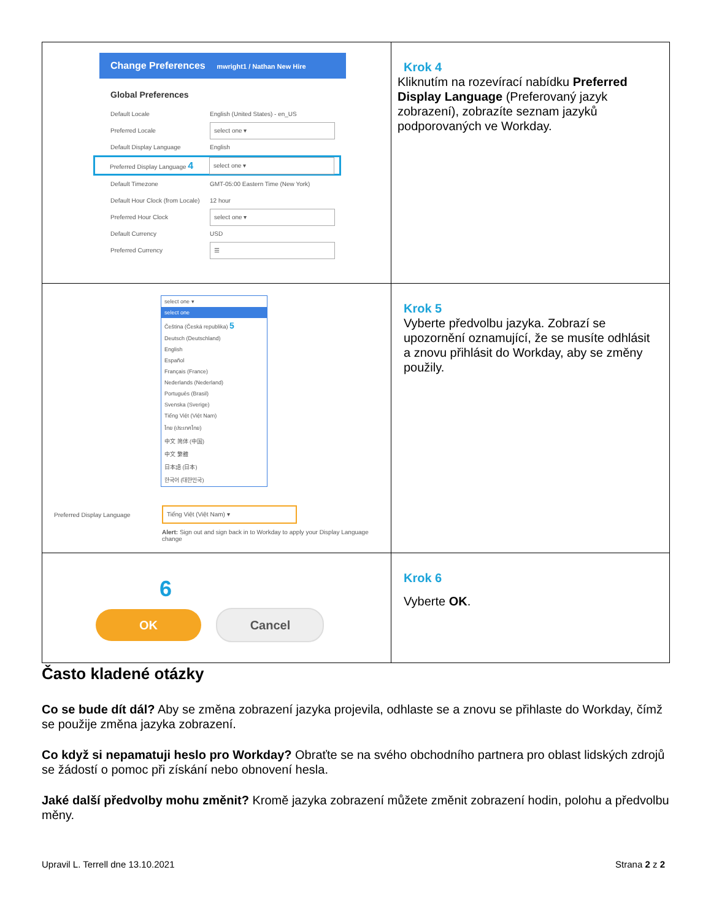| Change Preferences mwright1 / Nathan New Hire Global Preferences Default Locale English (United States) - en_US Preferred Locale select one ▾ Default Display Language English Preferred Display Language 4 select one ▾ Default Timezone GMT-05:00 Eastern Time (New York) Default Hour Clock (from Locale) 12 hour Preferred Hour Clock select one ▾ Default Currency USD Preferred Currency ☰ | Krok 4 Kliknutím na rozevírací nabídku Preferred Display Language (Preferovaný jazyk zobrazení), zobrazíte seznam jazyků podporovaných ve Workday. |
| select one ▾ select one Čeština (Česká republika) 5 Deutsch (Deutschland) English Español Français (France) Nederlands (Nederland) Português (Brasil) Svenska (Sverige) Tiếng Việt (Việt Nam) ไทย (ประเทศไทย) 中文 简体 (中国) 中文 繁體 日本語 (日本) 한국어 (대한민국) Preferred Display Language Tiếng Việt (Việt Nam) ▾ Alert: Sign out and sign back in to Workday to apply your Display Language change | Krok 5 Vyberte předvolbu jazyka. Zobrazí se upozornění oznamující, že se musíte odhlásit a znovu přihlásit do Workday, aby se změny použily. |
| 6 OK Cancel | Krok 6 Vyberte OK . |
Často kladené otázky
Co se bude dít dál? Aby se změna zobrazení jazyka projevila, odhlaste se a znovu se přihlaste do Workday, čímž se použije změna jazyka zobrazení.
Co když si nepamatuji heslo pro Workday? Obraťte se na svého obchodního partnera pro oblast lidských zdrojů se žádostí o pomoc při získání nebo obnovení hesla.
Jaké další předvolby mohu změnit? Kromě jazyka zobrazení můžete změnit zobrazení hodin, polohu a předvolbu měny.
Upravil L. Terrell dne 13.10.2021 Strana 2 z 2